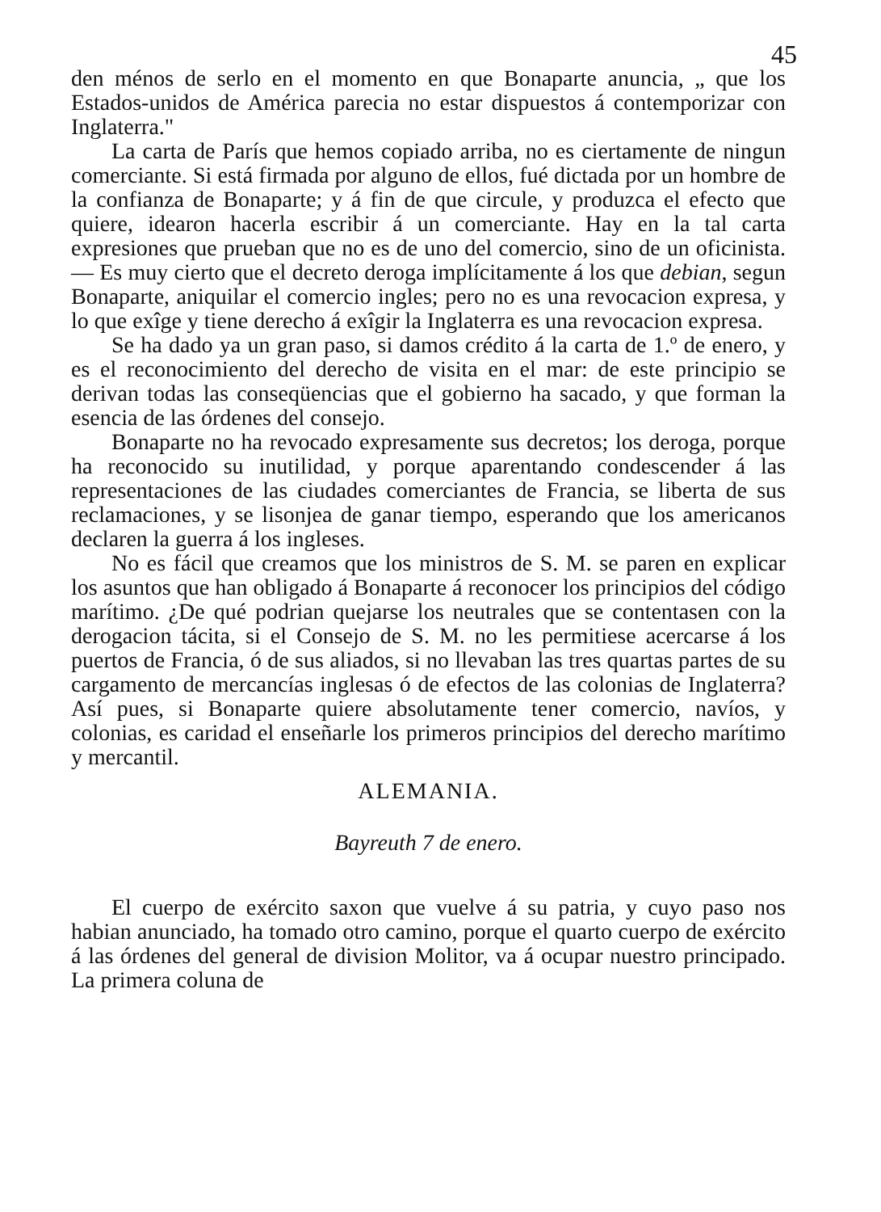45
den ménos de serlo en el momento en que Bonaparte anuncia, „ que los Estados-unidos de América parecia no estar dispuestos á contemporizar con Inglaterra."
La carta de París que hemos copiado arriba, no es ciertamente de ningun comerciante. Si está firmada por alguno de ellos, fué dictada por un hombre de la confianza de Bonaparte; y á fin de que circule, y produzca el efecto que quiere, idearon hacerla escribir á un comerciante. Hay en la tal carta expresiones que prueban que no es de uno del comercio, sino de un oficinista. — Es muy cierto que el decreto deroga implícitamente á los que debian, segun Bonaparte, aniquilar el comercio ingles; pero no es una revocacion expresa, y lo que exîge y tiene derecho á exîgir la Inglaterra es una revocacion expresa.
Se ha dado ya un gran paso, si damos crédito á la carta de 1.º de enero, y es el reconocimiento del derecho de visita en el mar: de este principio se derivan todas las conseqüencias que el gobierno ha sacado, y que forman la esencia de las órdenes del consejo.
Bonaparte no ha revocado expresamente sus decretos; los deroga, porque ha reconocido su inutilidad, y porque aparentando condescender á las representaciones de las ciudades comerciantes de Francia, se liberta de sus reclamaciones, y se lisonjea de ganar tiempo, esperando que los americanos declaren la guerra á los ingleses.
No es fácil que creamos que los ministros de S. M. se paren en explicar los asuntos que han obligado á Bonaparte á reconocer los principios del código marítimo. ¿De qué podrian quejarse los neutrales que se contentasen con la derogacion tácita, si el Consejo de S. M. no les permitiese acercarse á los puertos de Francia, ó de sus aliados, si no llevaban las tres quartas partes de su cargamento de mercancías inglesas ó de efectos de las colonias de Inglaterra? Así pues, si Bonaparte quiere absolutamente tener comercio, navíos, y colonias, es caridad el enseñarle los primeros principios del derecho marítimo y mercantil.
ALEMANIA.
Bayreuth 7 de enero.
El cuerpo de exército saxon que vuelve á su patria, y cuyo paso nos habian anunciado, ha tomado otro camino, porque el quarto cuerpo de exército á las órdenes del general de division Molitor, va á ocupar nuestro principado. La primera coluna de